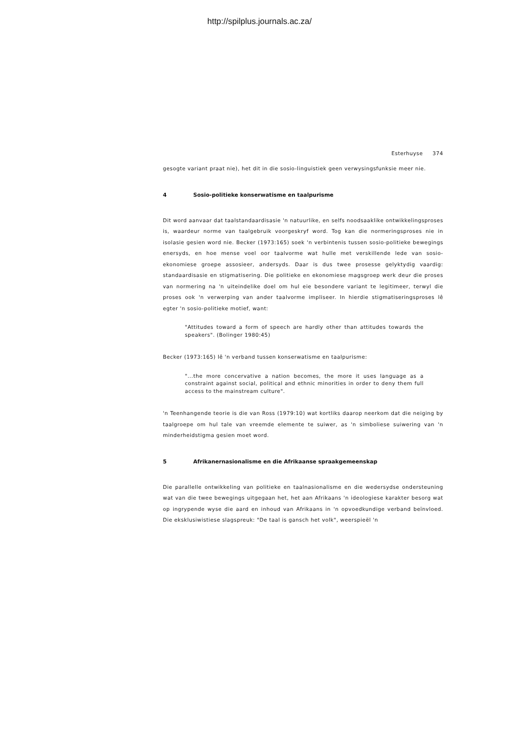http://spilplus.journals.ac.za/
Esterhuyse 374
gesogte variant praat nie), het dit in die sosio-linguistiek geen verwysingsfunksie meer nie.
4 Sosio-politieke konserwatisme en taalpurisme
Dit word aanvaar dat taalstandaardisasie 'n natuurlike, en selfs noodsaaklike ontwikkelingsproses is, waardeur norme van taalgebruik voorgeskryf word. Tog kan die normeringsproses nie in isolasie gesien word nie. Becker (1973:165) soek 'n verbintenis tussen sosio-politieke bewegings enersyds, en hoe mense voel oor taalvorme wat hulle met verskillende lede van sosio-ekonomiese groepe assosieer, andersyds. Daar is dus twee prosesse gelyktydig vaardig: standaardisasie en stigmatisering. Die politieke en ekonomiese magsgroep werk deur die proses van normering na 'n uiteindelike doel om hul eie besondere variant te legitimeer, terwyl die proses ook 'n verwerping van ander taalvorme impliseer. In hierdie stigmatiseringsproses lê egter 'n sosio-politieke motief, want:
"Attitudes toward a form of speech are hardly other than attitudes towards the speakers". (Bolinger 1980:45)
Becker (1973:165) lê 'n verband tussen konserwatisme en taalpurisme:
"...the more concervative a nation becomes, the more it uses language as a constraint against social, political and ethnic minorities in order to deny them full access to the mainstream culture".
'n Teenhangende teorie is die van Ross (1979:10) wat kortliks daarop neerkom dat die neiging by taalgroepe om hul tale van vreemde elemente te suiwer, as 'n simboliese suiwering van 'n minderheidstigma gesien moet word.
5 Afrikanernasionalisme en die Afrikaanse spraakgemeenskap
Die parallelle ontwikkeling van politieke en taalnasionalisme en die wedersydse ondersteuning wat van die twee bewegings uitgegaan het, het aan Afrikaans 'n ideologiese karakter besorg wat op ingrypende wyse die aard en inhoud van Afrikaans in 'n opvoedkundige verband beïnvloed. Die eksklusiwistiese slagspreuk: "De taal is gansch het volk", weerspieël 'n